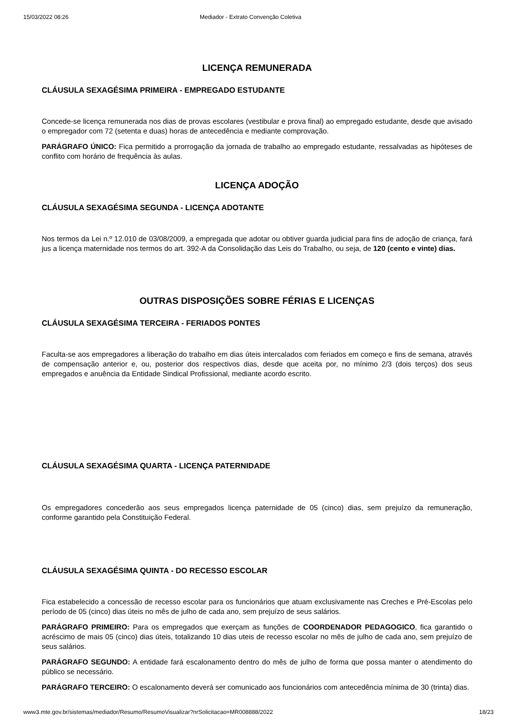15/03/2022 08:26 Mediador - Extrato Convenção Coletiva
LICENÇA REMUNERADA
CLÁUSULA SEXAGÉSIMA PRIMEIRA - EMPREGADO ESTUDANTE
Concede-se licença remunerada nos dias de provas escolares (vestibular e prova final) ao empregado estudante, desde que avisado o empregador com 72 (setenta e duas) horas de antecedência e mediante comprovação.
PARÁGRAFO ÚNICO: Fica permitido a prorrogação da jornada de trabalho ao empregado estudante, ressalvadas as hipóteses de conflito com horário de frequência às aulas.
LICENÇA ADOÇÃO
CLÁUSULA SEXAGÉSIMA SEGUNDA - LICENÇA ADOTANTE
Nos termos da Lei n.º 12.010 de 03/08/2009, a empregada que adotar ou obtiver guarda judicial para fins de adoção de criança, fará jus a licença maternidade nos termos do art. 392-A da Consolidação das Leis do Trabalho, ou seja, de 120 (cento e vinte) dias.
OUTRAS DISPOSIÇÕES SOBRE FÉRIAS E LICENÇAS
CLÁUSULA SEXAGÉSIMA TERCEIRA - FERIADOS PONTES
Faculta-se aos empregadores a liberação do trabalho em dias úteis intercalados com feriados em começo e fins de semana, através de compensação anterior e, ou, posterior dos respectivos dias, desde que aceita por, no mínimo 2/3 (dois terços) dos seus empregados e anuência da Entidade Sindical Profissional, mediante acordo escrito.
CLÁUSULA SEXAGÉSIMA QUARTA - LICENÇA PATERNIDADE
Os empregadores concederão aos seus empregados licença paternidade de 05 (cinco) dias, sem prejuízo da remuneração, conforme garantido pela Constituição Federal.
CLÁUSULA SEXAGÉSIMA QUINTA - DO RECESSO ESCOLAR
Fica estabelecido a concessão de recesso escolar para os funcionários que atuam exclusivamente nas Creches e Pré-Escolas pelo período de 05 (cinco) dias úteis no mês de julho de cada ano, sem prejuízo de seus salários.
PARÁGRAFO PRIMEIRO: Para os empregados que exerçam as funções de COORDENADOR PEDAGOGICO, fica garantido o acréscimo de mais 05 (cinco) dias úteis, totalizando 10 dias uteis de recesso escolar no mês de julho de cada ano, sem prejuízo de seus salários.
PARÁGRAFO SEGUNDO: A entidade fará escalonamento dentro do mês de julho de forma que possa manter o atendimento do público se necessário.
PARÁGRAFO TERCEIRO: O escalonamento deverá ser comunicado aos funcionários com antecedência mínima de 30 (trinta) dias.
www3.mte.gov.br/sistemas/mediador/Resumo/ResumoVisualizar?nrSolicitacao=MR008888/2022 18/23